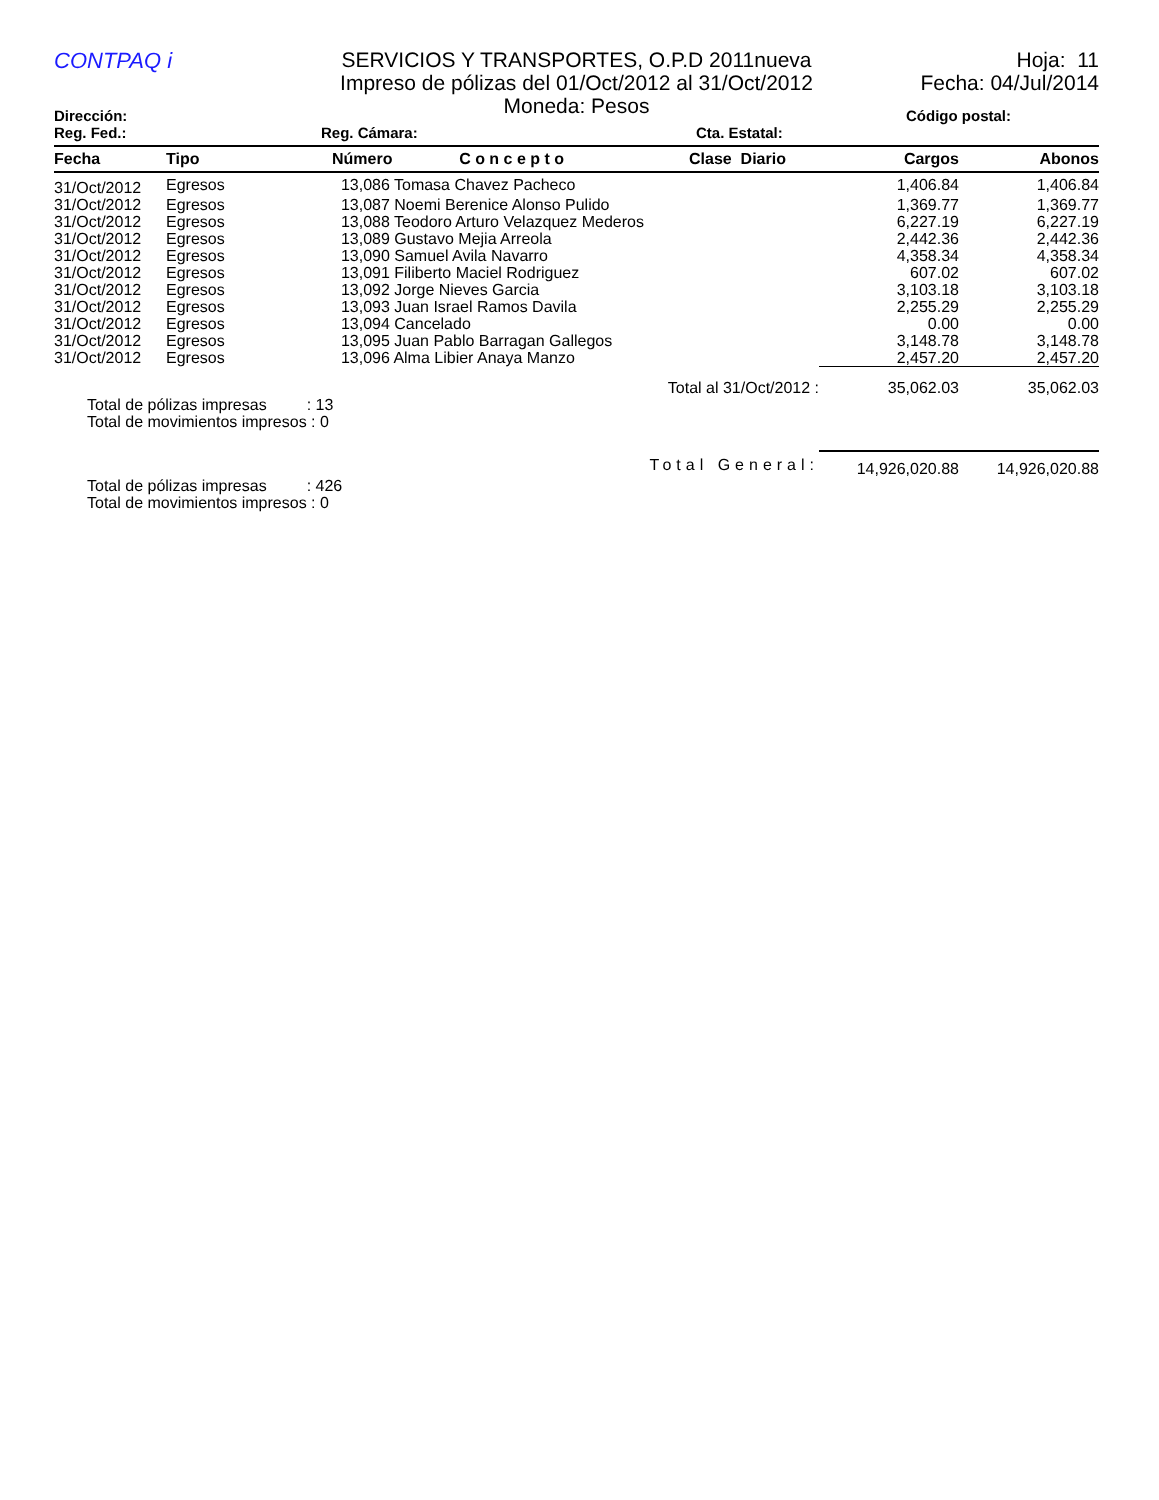CONTPAQ i
SERVICIOS Y TRANSPORTES, O.P.D 2011nueva
Impreso de pólizas del 01/Oct/2012 al 31/Oct/2012
Moneda: Pesos
Hoja: 11
Fecha: 04/Jul/2014
Dirección: Código postal:
Reg. Fed.: Reg. Cámara: Cta. Estatal:
| Fecha | Tipo | Número C o n c e p t o | Clase Diario | Cargos | Abonos |
| --- | --- | --- | --- | --- | --- |
| 31/Oct/2012 | Egresos | 13,086 Tomasa Chavez Pacheco | | 1,406.84 | 1,406.84 |
| 31/Oct/2012 | Egresos | 13,087 Noemi Berenice Alonso Pulido | | 1,369.77 | 1,369.77 |
| 31/Oct/2012 | Egresos | 13,088 Teodoro Arturo Velazquez Mederos | | 6,227.19 | 6,227.19 |
| 31/Oct/2012 | Egresos | 13,089 Gustavo Mejia Arreola | | 2,442.36 | 2,442.36 |
| 31/Oct/2012 | Egresos | 13,090 Samuel Avila Navarro | | 4,358.34 | 4,358.34 |
| 31/Oct/2012 | Egresos | 13,091 Filiberto Maciel Rodriguez | | 607.02 | 607.02 |
| 31/Oct/2012 | Egresos | 13,092 Jorge Nieves Garcia | | 3,103.18 | 3,103.18 |
| 31/Oct/2012 | Egresos | 13,093 Juan Israel Ramos Davila | | 2,255.29 | 2,255.29 |
| 31/Oct/2012 | Egresos | 13,094 Cancelado | | 0.00 | 0.00 |
| 31/Oct/2012 | Egresos | 13,095 Juan Pablo Barragan Gallegos | | 3,148.78 | 3,148.78 |
| 31/Oct/2012 | Egresos | 13,096 Alma Libier Anaya Manzo | | 2,457.20 | 2,457.20 |
| Total al 31/Oct/2012 : | | | | 35,062.03 | 35,062.03 |
Total de pólizas impresas : 13
Total de movimientos impresos : 0
| Total General: | 14,926,020.88 | 14,926,020.88 |
Total de pólizas impresas : 426
Total de movimientos impresos : 0